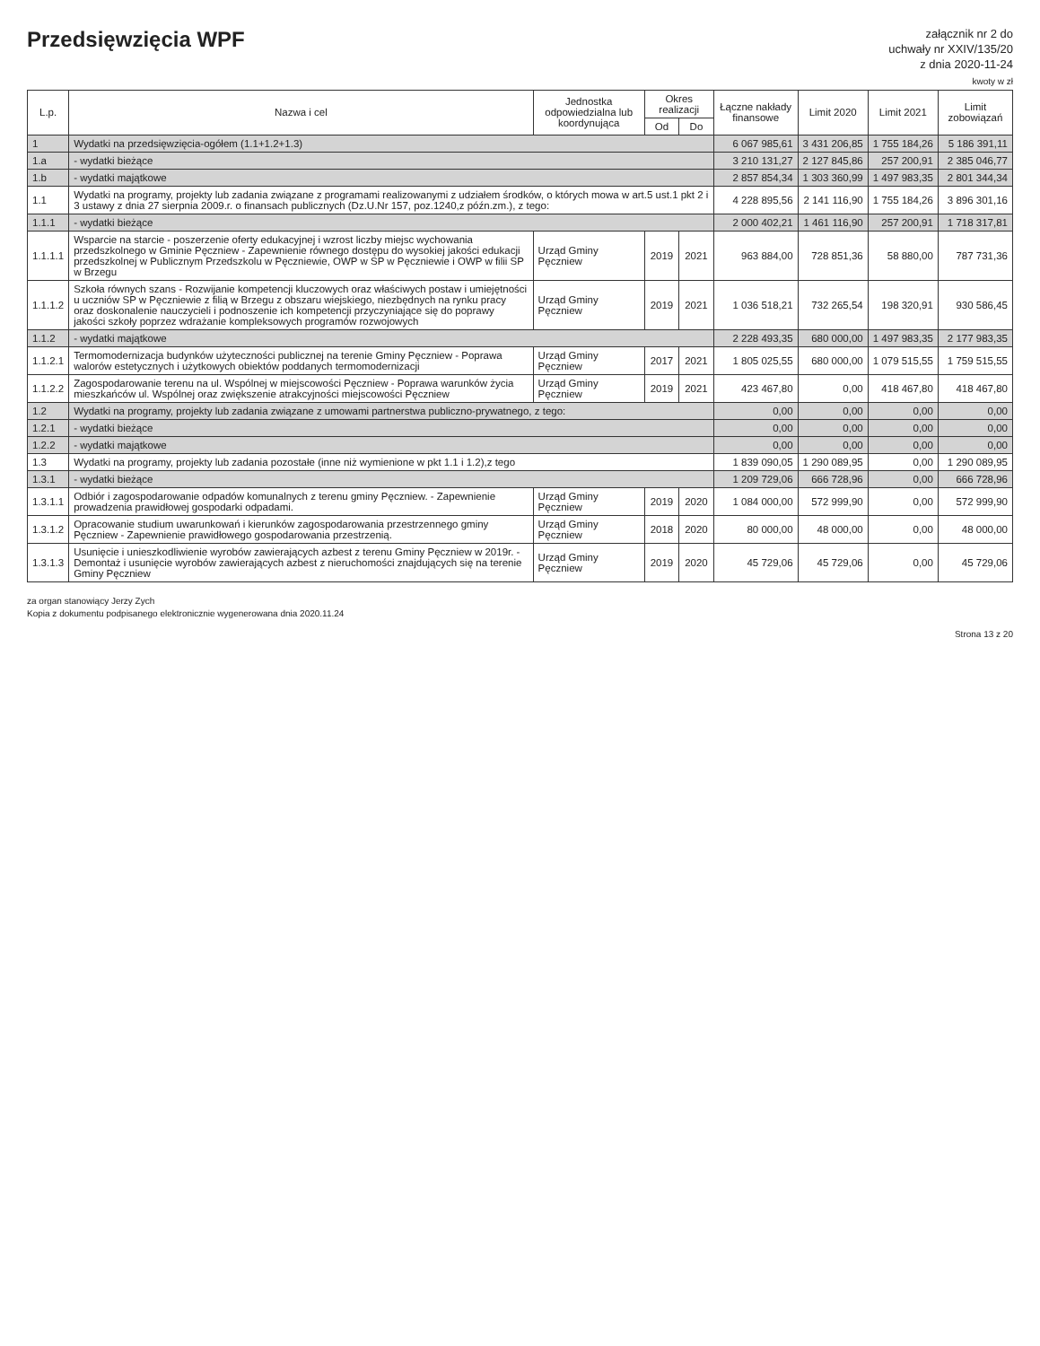Przedsięwzięcia WPF
załącznik nr 2 do
uchwały nr XXIV/135/20
z dnia 2020-11-24
kwoty w zł
| L.p. | Nazwa i cel | Jednostka odpowiedzialna lub koordynująca | Okres realizacji | | Łączne nakłady finansowe | Limit 2020 | Limit 2021 | Limit zobowiązań |
| --- | --- | --- | --- | --- | --- | --- | --- | --- |
| | | | Od | Do | | | | |
| 1 | Wydatki na przedsięwzięcia-ogółem (1.1+1.2+1.3) | | | | 6 067 985,61 | 3 431 206,85 | 1 755 184,26 | 5 186 391,11 |
| 1.a | - wydatki bieżące | | | | 3 210 131,27 | 2 127 845,86 | 257 200,91 | 2 385 046,77 |
| 1.b | - wydatki majątkowe | | | | 2 857 854,34 | 1 303 360,99 | 1 497 983,35 | 2 801 344,34 |
| 1.1 | Wydatki na programy, projekty lub zadania związane z programami realizowanymi z udziałem środków, o których mowa w art.5 ust.1 pkt 2 i 3 ustawy z dnia 27 sierpnia 2009.r. o finansach publicznych (Dz.U.Nr 157, poz.1240,z późn.zm.), z tego: | | | | 4 228 895,56 | 2 141 116,90 | 1 755 184,26 | 3 896 301,16 |
| 1.1.1 | - wydatki bieżące | | | | 2 000 402,21 | 1 461 116,90 | 257 200,91 | 1 718 317,81 |
| 1.1.1.1 | Wsparcie na starcie - poszerzenie oferty edukacyjnej i wzrost liczby miejsc wychowania przedszkolnego w Gminie Pęczniew - Zapewnienie równego dostępu do wysokiej jakości edukacji przedszkolnej w Publicznym Przedszkolu w Pęczniewie, OWP w SP w Pęczniewie i OWP w filii SP w Brzegu | Urząd Gminy Pęczniew | 2019 | 2021 | 963 884,00 | 728 851,36 | 58 880,00 | 787 731,36 |
| 1.1.1.2 | Szkoła równych szans - Rozwijanie kompetencji kluczowych oraz właściwych postaw i umiejętności u uczniów SP w Pęczniewie z filią w Brzegu z obszaru wiejskiego, niezbędnych na rynku pracy oraz doskonalenie nauczycieli i podnoszenie ich kompetencji przyczyniające się do poprawy jakości szkoły poprzez wdrażanie kompleksowych programów rozwojowych | Urząd Gminy Pęczniew | 2019 | 2021 | 1 036 518,21 | 732 265,54 | 198 320,91 | 930 586,45 |
| 1.1.2 | - wydatki majątkowe | | | | 2 228 493,35 | 680 000,00 | 1 497 983,35 | 2 177 983,35 |
| 1.1.2.1 | Termomodernizacja budynków użyteczności publicznej na terenie Gminy Pęczniew - Poprawa walorów estetycznych i użytkowych obiektów poddanych termomodernizacji | Urząd Gminy Pęczniew | 2017 | 2021 | 1 805 025,55 | 680 000,00 | 1 079 515,55 | 1 759 515,55 |
| 1.1.2.2 | Zagospodarowanie terenu na ul. Wspólnej w miejscowości Pęczniew - Poprawa warunków życia mieszkańców ul. Wspólnej oraz zwiększenie atrakcyjności miejscowości Pęczniew | Urząd Gminy Pęczniew | 2019 | 2021 | 423 467,80 | 0,00 | 418 467,80 | 418 467,80 |
| 1.2 | Wydatki na programy, projekty lub zadania związane z umowami partnerstwa publiczno-prywatnego, z tego: | | | | 0,00 | 0,00 | 0,00 | 0,00 |
| 1.2.1 | - wydatki bieżące | | | | 0,00 | 0,00 | 0,00 | 0,00 |
| 1.2.2 | - wydatki majątkowe | | | | 0,00 | 0,00 | 0,00 | 0,00 |
| 1.3 | Wydatki na programy, projekty lub zadania pozostałe (inne niż wymienione w pkt 1.1 i 1.2),z tego | | | | 1 839 090,05 | 1 290 089,95 | 0,00 | 1 290 089,95 |
| 1.3.1 | - wydatki bieżące | | | | 1 209 729,06 | 666 728,96 | 0,00 | 666 728,96 |
| 1.3.1.1 | Odbiór i zagospodarowanie odpadów komunalnych z terenu gminy Pęczniew. - Zapewnienie prowadzenia prawidłowej gospodarki odpadami. | Urząd Gminy Pęczniew | 2019 | 2020 | 1 084 000,00 | 572 999,90 | 0,00 | 572 999,90 |
| 1.3.1.2 | Opracowanie studium uwarunkowań i kierunków zagospodarowania przestrzennego gminy Pęczniew - Zapewnienie prawidłowego gospodarowania przestrzenią. | Urząd Gminy Pęczniew | 2018 | 2020 | 80 000,00 | 48 000,00 | 0,00 | 48 000,00 |
| 1.3.1.3 | Usunięcie i unieszkodliwienie wyrobów zawierających azbest z terenu Gminy Pęczniew w 2019r. - Demontaż i usunięcie wyrobów zawierających azbest z nieruchomości znajdujących się na terenie Gminy Pęczniew | Urząd Gminy Pęczniew | 2019 | 2020 | 45 729,06 | 45 729,06 | 0,00 | 45 729,06 |
za organ stanowiący Jerzy Zych
Kopia z dokumentu podpisanego elektronicznie wygenerowana dnia 2020.11.24
Strona 13 z 20